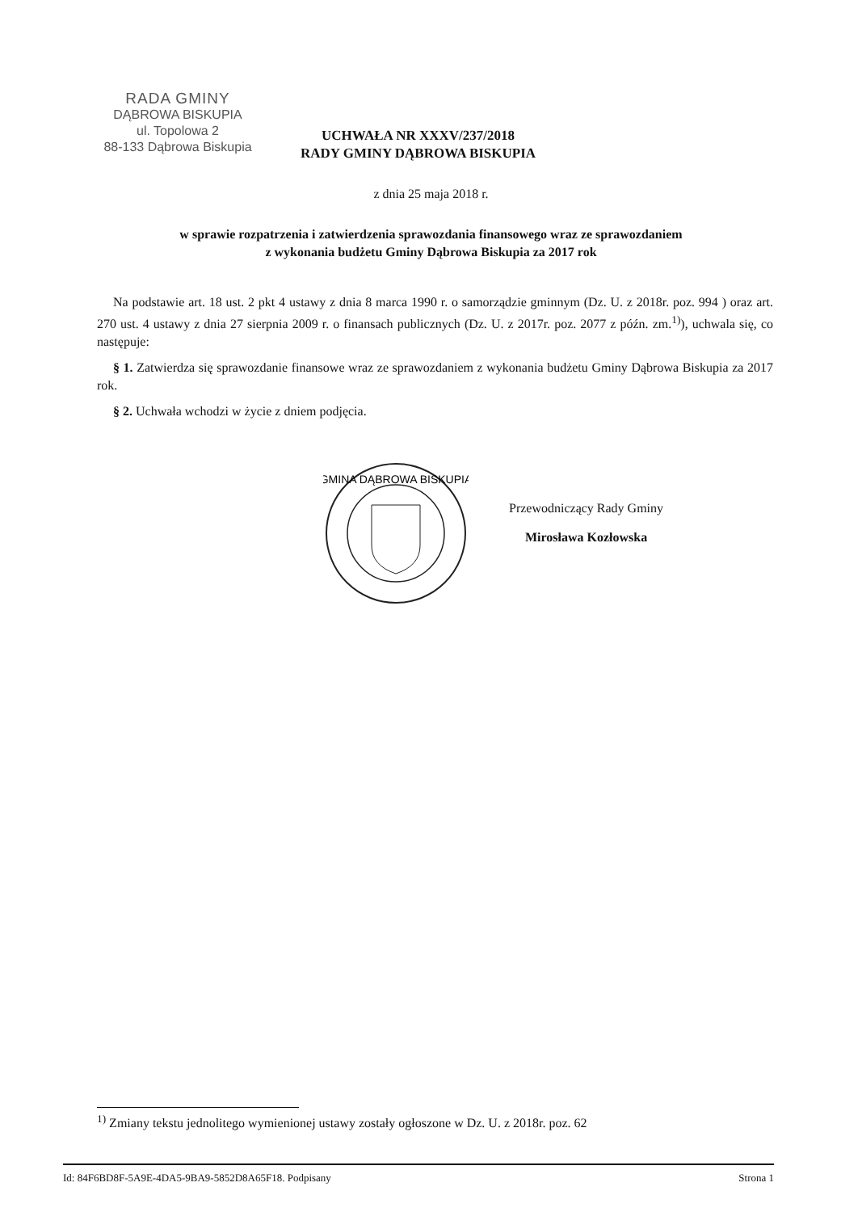RADA GMINY
DĄBROWA BISKUPIA
ul. Topolowa 2
88-133 Dąbrowa Biskupia
UCHWAŁA NR XXXV/237/2018
RADY GMINY DĄBROWA BISKUPIA
z dnia 25 maja 2018 r.
w sprawie rozpatrzenia i zatwierdzenia sprawozdania finansowego wraz ze sprawozdaniem
z wykonania budżetu Gminy Dąbrowa Biskupia za 2017 rok
Na podstawie art. 18 ust. 2 pkt 4 ustawy z dnia 8 marca 1990 r. o samorządzie gminnym (Dz. U. z 2018r. poz. 994 ) oraz art. 270 ust. 4 ustawy z dnia 27 sierpnia 2009 r. o finansach publicznych (Dz. U. z 2017r. poz. 2077 z późn. zm.<sup>1)</sup>), uchwala się, co następuje:
§ 1. Zatwierdza się sprawozdanie finansowe wraz ze sprawozdaniem z wykonania budżetu Gminy Dąbrowa Biskupia za 2017 rok.
§ 2. Uchwała wchodzi w życie z dniem podjęcia.
GMINA DĄBROWA BISKUPIA
Przewodniczący Rady Gminy
Mirosława Kozłowska
<sup>1)</sup> Zmiany tekstu jednolitego wymienionej ustawy zostały ogłoszone w Dz. U. z 2018r. poz. 62
Id: 84F6BD8F-5A9E-4DA5-9BA9-5852D8A65F18. Podpisany Strona 1